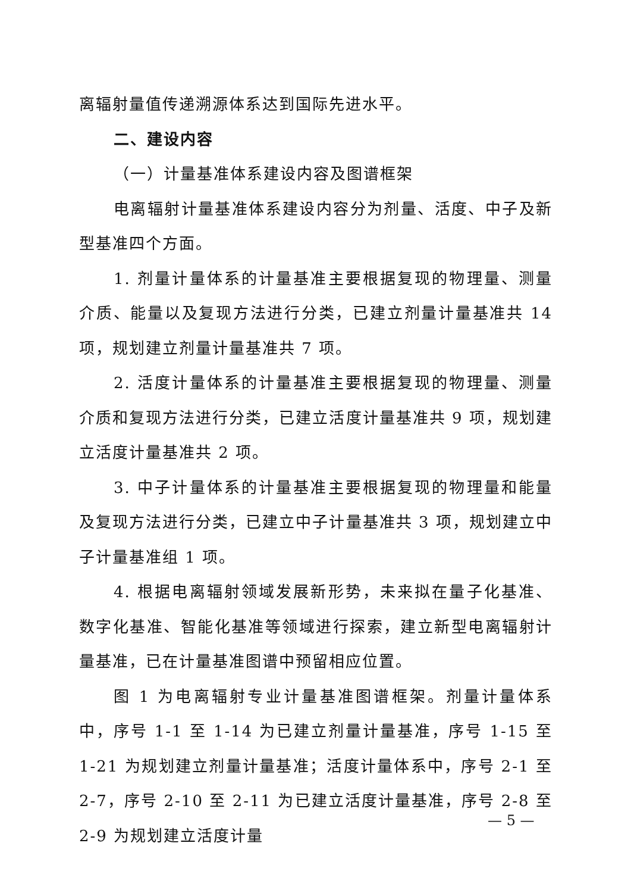离辐射量值传递溯源体系达到国际先进水平。
二、建设内容
（一）计量基准体系建设内容及图谱框架
电离辐射计量基准体系建设内容分为剂量、活度、中子及新型基准四个方面。
1. 剂量计量体系的计量基准主要根据复现的物理量、测量介质、能量以及复现方法进行分类，已建立剂量计量基准共 14 项，规划建立剂量计量基准共 7 项。
2. 活度计量体系的计量基准主要根据复现的物理量、测量介质和复现方法进行分类，已建立活度计量基准共 9 项，规划建立活度计量基准共 2 项。
3. 中子计量体系的计量基准主要根据复现的物理量和能量及复现方法进行分类，已建立中子计量基准共 3 项，规划建立中子计量基准组 1 项。
4. 根据电离辐射领域发展新形势，未来拟在量子化基准、数字化基准、智能化基准等领域进行探索，建立新型电离辐射计量基准，已在计量基准图谱中预留相应位置。
图 1 为电离辐射专业计量基准图谱框架。剂量计量体系中，序号 1-1 至 1-14 为已建立剂量计量基准，序号 1-15 至 1-21 为规划建立剂量计量基准；活度计量体系中，序号 2-1 至 2-7，序号 2-10 至 2-11 为已建立活度计量基准，序号 2-8 至 2-9 为规划建立活度计量
— 5 —